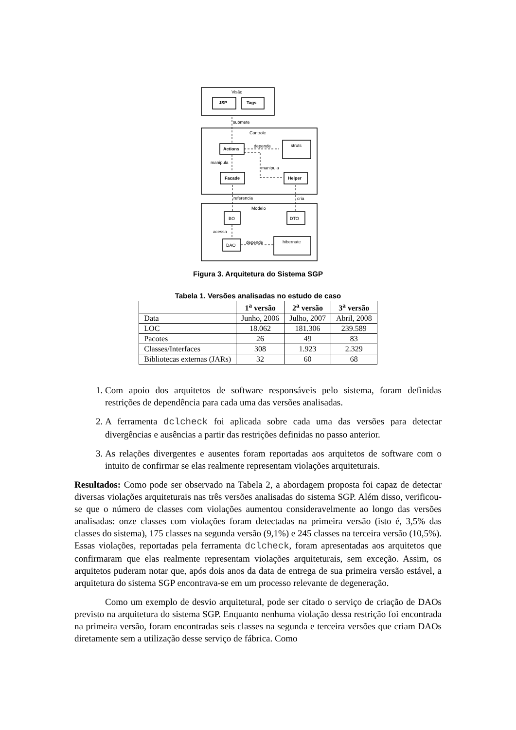Visão
JSP
Tags
submete
Controle
Actions
depende
struts
manipula
manipula
Facade
Helper
referencia
cria
Modelo
BO
DTO
acessa
DAO
depende
hibernate
Figura 3. Arquitetura do Sistema SGP
Tabela 1. Versões analisadas no estudo de caso
| | 1<sup>a</sup> versão | 2<sup>a</sup> versão | 3<sup>a</sup> versão |
| --- | --- | --- | --- |
| Data | Junho, 2006 | Julho, 2007 | Abril, 2008 |
| LOC | 18.062 | 181.306 | 239.589 |
| Pacotes | 26 | 49 | 83 |
| Classes/Interfaces | 308 | 1.923 | 2.329 |
| Bibliotecas externas (JARs) | 32 | 60 | 68 |
1. Com apoio dos arquitetos de software responsáveis pelo sistema, foram definidas restrições de dependência para cada uma das versões analisadas.
2. A ferramenta dclcheck foi aplicada sobre cada uma das versões para detectar divergências e ausências a partir das restrições definidas no passo anterior.
3. As relações divergentes e ausentes foram reportadas aos arquitetos de software com o intuito de confirmar se elas realmente representam violações arquiteturais.
Resultados: Como pode ser observado na Tabela 2, a abordagem proposta foi capaz de detectar diversas violações arquiteturais nas três versões analisadas do sistema SGP. Além disso, verificou-se que o número de classes com violações aumentou consideravelmente ao longo das versões analisadas: onze classes com violações foram detectadas na primeira versão (isto é, 3,5% das classes do sistema), 175 classes na segunda versão (9,1%) e 245 classes na terceira versão (10,5%). Essas violações, reportadas pela ferramenta dclcheck, foram apresentadas aos arquitetos que confirmaram que elas realmente representam violações arquiteturais, sem exceção. Assim, os arquitetos puderam notar que, após dois anos da data de entrega de sua primeira versão estável, a arquitetura do sistema SGP encontrava-se em um processo relevante de degeneração.
Como um exemplo de desvio arquitetural, pode ser citado o serviço de criação de DAOs previsto na arquitetura do sistema SGP. Enquanto nenhuma violação dessa restrição foi encontrada na primeira versão, foram encontradas seis classes na segunda e terceira versões que criam DAOs diretamente sem a utilização desse serviço de fábrica. Como